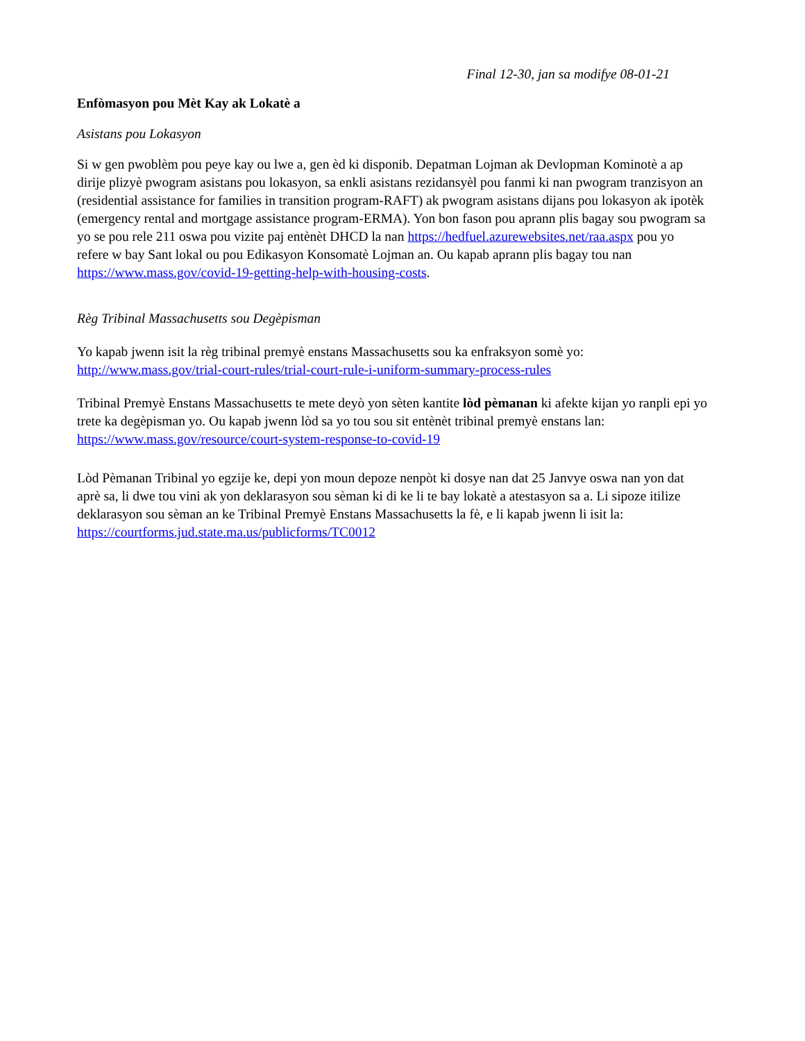Final 12-30, jan sa modifye 08-01-21
Enfòmasyon pou Mèt Kay ak Lokatè a
Asistans pou Lokasyon
Si w gen pwoblèm pou peye kay ou lwe a, gen èd ki disponib. Depatman Lojman ak Devlopman Kominotè a ap dirije plizyè pwogram asistans pou lokasyon, sa enkli asistans rezidansyèl pou fanmi ki nan pwogram tranzisyon an (residential assistance for families in transition program-RAFT) ak pwogram asistans dijans pou lokasyon ak ipotèk (emergency rental and mortgage assistance program-ERMA). Yon bon fason pou aprann plis bagay sou pwogram sa yo se pou rele 211 oswa pou vizite paj entènèt DHCD la nan https://hedfuel.azurewebsites.net/raa.aspx pou yo refere w bay Sant lokal ou pou Edikasyon Konsomatè Lojman an. Ou kapab aprann plis bagay tou nan https://www.mass.gov/covid-19-getting-help-with-housing-costs.
Règ Tribinal Massachusetts sou Degèpisman
Yo kapab jwenn isit la règ tribinal premyè enstans Massachusetts sou ka enfraksyon somè yo: http://www.mass.gov/trial-court-rules/trial-court-rule-i-uniform-summary-process-rules
Tribinal Premyè Enstans Massachusetts te mete deyò yon sèten kantite lòd pèmanan ki afekte kijan yo ranpli epi yo trete ka degèpisman yo. Ou kapab jwenn lòd sa yo tou sou sit entènèt tribinal premyè enstans lan: https://www.mass.gov/resource/court-system-response-to-covid-19
Lòd Pèmanan Tribinal yo egzije ke, depi yon moun depoze nenpòt ki dosye nan dat 25 Janvye oswa nan yon dat aprè sa, li dwe tou vini ak yon deklarasyon sou sèman ki di ke li te bay lokatè a atestasyon sa a. Li sipoze itilize deklarasyon sou sèman an ke Tribinal Premyè Enstans Massachusetts la fè, e li kapab jwenn li isit la: https://courtforms.jud.state.ma.us/publicforms/TC0012